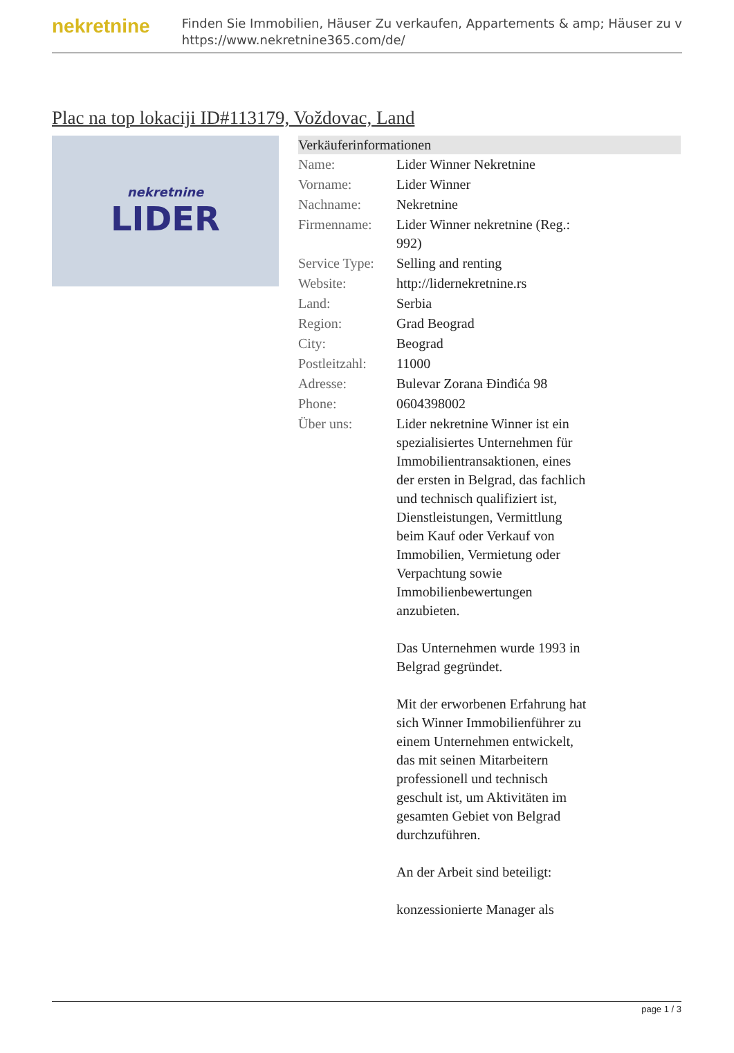nekretnine
Finden Sie Immobilien, Häuser Zu verkaufen, Appartements & amp; Häuser zu v
https://www.nekretnine365.com/de/
Plac na top lokaciji ID#113179, Voždovac, Land
nekretnine
LIDER
Verkäuferinformationen
| Name: | Lider Winner Nekretnine |
| Vorname: | Lider Winner |
| Nachname: | Nekretnine |
| Firmenname: | Lider Winner nekretnine (Reg.: 992) |
| Service Type: | Selling and renting |
| Website: | http://lidernekretnine.rs |
| Land: | Serbia |
| Region: | Grad Beograd |
| City: | Beograd |
| Postleitzahl: | 11000 |
| Adresse: | Bulevar Zorana Đinđića 98 |
| Phone: | 0604398002 |
| Über uns: | Lider nekretnine Winner ist ein spezialisiertes Unternehmen für Immobilientransaktionen, eines der ersten in Belgrad, das fachlich und technisch qualifiziert ist, Dienstleistungen, Vermittlung beim Kauf oder Verkauf von Immobilien, Vermietung oder Verpachtung sowie Immobilienbewertungen anzubieten. Das Unternehmen wurde 1993 in Belgrad gegründet. Mit der erworbenen Erfahrung hat sich Winner Immobilienführer zu einem Unternehmen entwickelt, das mit seinen Mitarbeitern professionell und technisch geschult ist, um Aktivitäten im gesamten Gebiet von Belgrad durchzuführen. An der Arbeit sind beteiligt: konzessionierte Manager als |
page 1 / 3